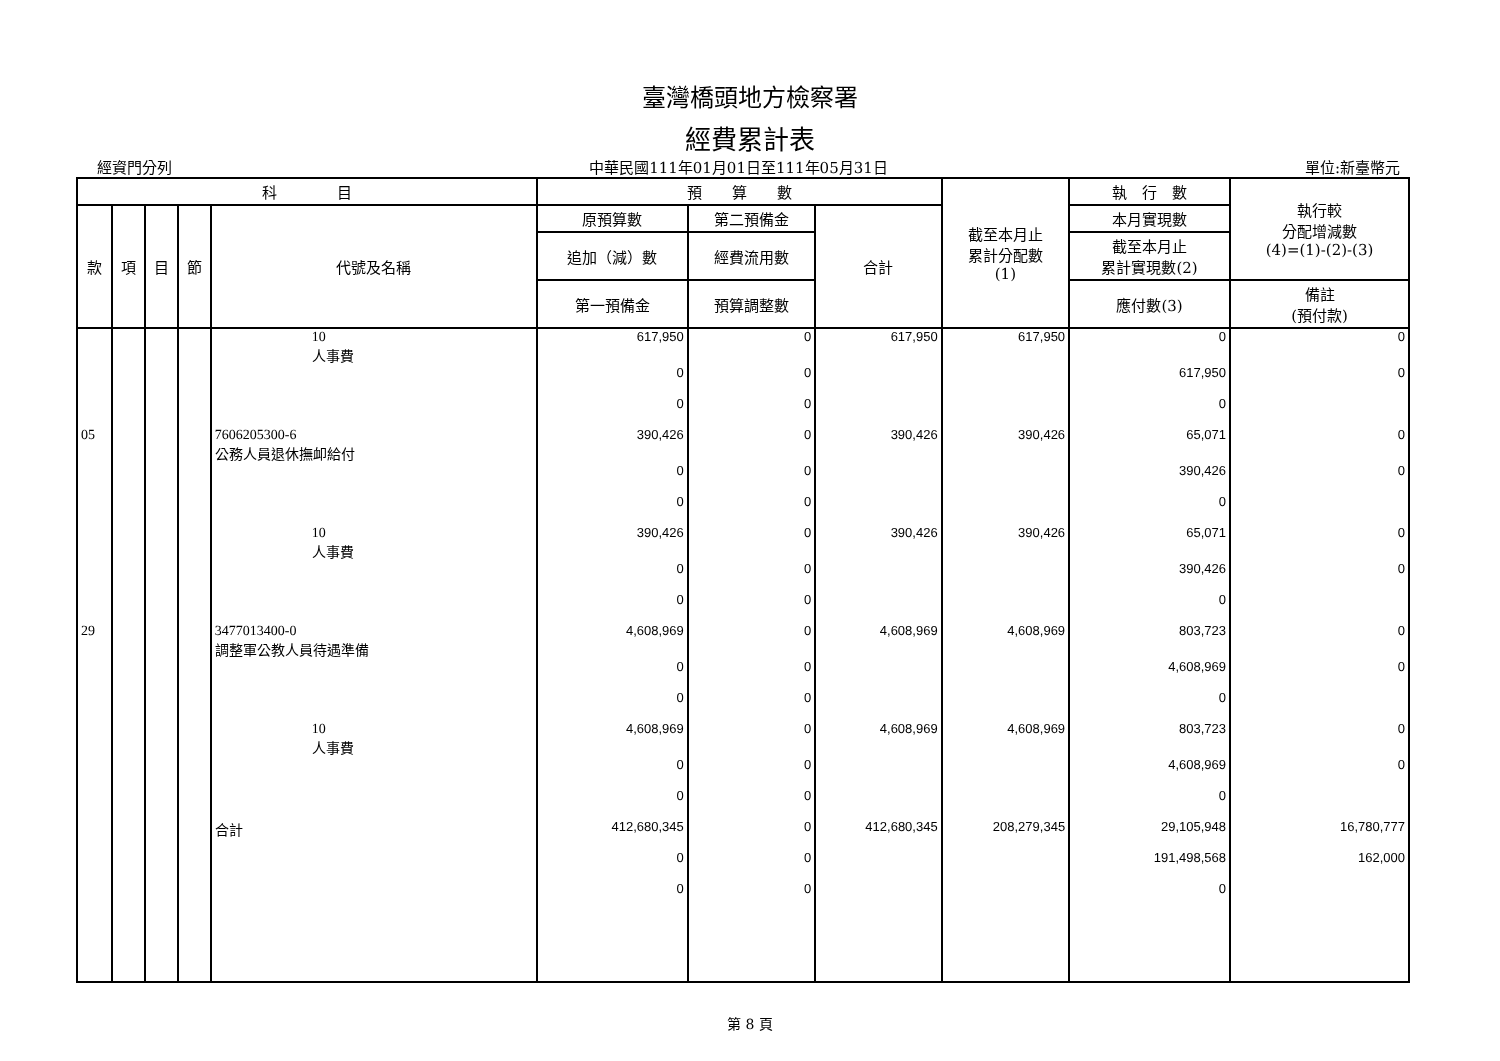臺灣橋頭地方檢察署
經費累計表
經資門分列 中華民國111年01月01日至111年05月31日 單位:新臺幣元
| 科 目 | | | | | 預 算 數 | | | 截至本月止 累計分配數 (1) | 執 行 數 | 執行較 分配增減數 (4)=(1)-(2)-(3) |
| --- | --- | --- | --- | --- | --- | --- | --- | --- | --- | --- |
| 款 | 項 | 目 | 節 | 代號及名稱 | 原預算數 | 第二預備金 | 合計 | | 本月實現數 | |
| | | | | | 追加（減）數 | 經費流用數 | | | 截至本月止 累計實現數(2) | |
| | | | | | 第一預備金 | 預算調整數 | | | 應付數(3) | 備註 (預付款) |
| | | | | 10 人事費 | 617,950 | 0 | 617,950 | 617,950 | 0 | 0 |
| | | | | | 0 | 0 | | | 617,950 | 0 |
| | | | | | 0 | 0 | | | 0 | |
| 05 | | | | 7606205300-6 公務人員退休撫卹給付 | 390,426 | 0 | 390,426 | 390,426 | 65,071 | 0 |
| | | | | | 0 | 0 | | | 390,426 | 0 |
| | | | | | 0 | 0 | | | 0 | |
| | | | | 10 人事費 | 390,426 | 0 | 390,426 | 390,426 | 65,071 | 0 |
| | | | | | 0 | 0 | | | 390,426 | 0 |
| | | | | | 0 | 0 | | | 0 | |
| 29 | | | | 3477013400-0 調整軍公教人員待遇準備 | 4,608,969 | 0 | 4,608,969 | 4,608,969 | 803,723 | 0 |
| | | | | | 0 | 0 | | | 4,608,969 | 0 |
| | | | | | 0 | 0 | | | 0 | |
| | | | | 10 人事費 | 4,608,969 | 0 | 4,608,969 | 4,608,969 | 803,723 | 0 |
| | | | | | 0 | 0 | | | 4,608,969 | 0 |
| | | | | | 0 | 0 | | | 0 | |
| | | | | 合計 | 412,680,345 | 0 | 412,680,345 | 208,279,345 | 29,105,948 | 16,780,777 |
| | | | | | 0 | 0 | | | 191,498,568 | 162,000 |
| | | | | | 0 | 0 | | | 0 | |
第 8 頁